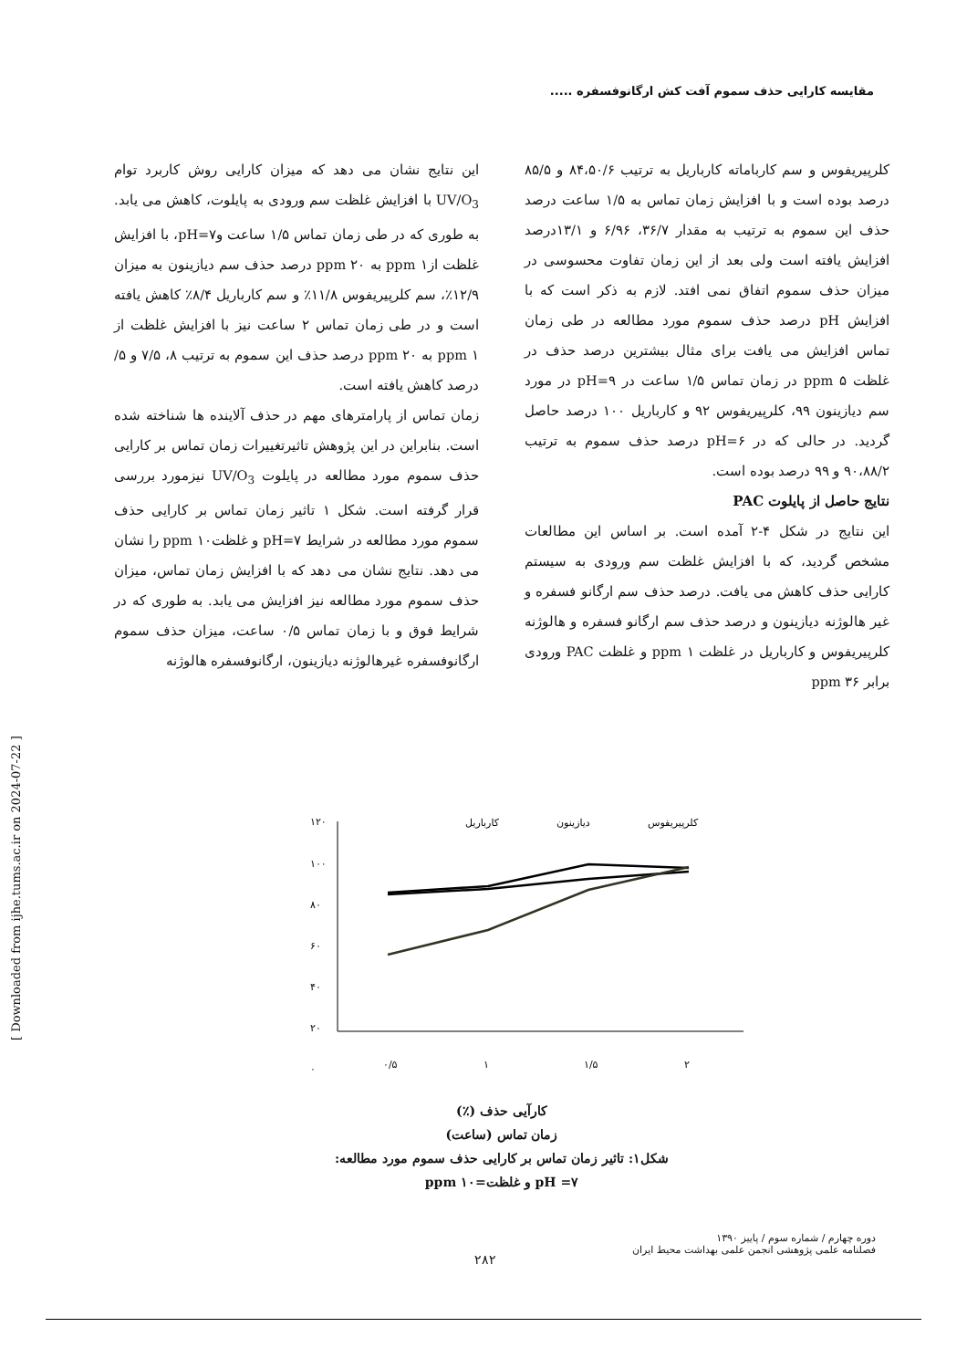مقایسه کارایی حذف سموم آفت کش ارگانوفسفره .....
[ Downloaded from ijhe.tums.ac.ir on 2024-07-22 ]
این نتایج نشان می دهد که میزان کارایی روش کاربرد توام UV/O<sub>3</sub> با افزایش غلظت سم ورودی به پایلوت، کاهش می یابد. به طوری که در طی زمان تماس ۱/۵ ساعت وpH=۷، با افزایش غلظت ازppm ۱ به ppm ۲۰ درصد حذف سم دیازینون به میزان ۱۲/۹٪، سم کلرپیریفوس ۱۱/۸٪ و سم کارباریل ۸/۴٪ کاهش یافته است و در طی زمان تماس ۲ ساعت نیز با افزایش غلظت از ppm ۱ به ppm ۲۰ درصد حذف این سموم به ترتیب ۸، ۷/۵ و ۵/ درصد کاهش یافته است.
زمان تماس از پارامترهای مهم در حذف آلاینده ها شناخته شده است. بنابراین در این پژوهش تاثیرتغییرات زمان تماس بر کارایی حذف سموم مورد مطالعه در پایلوت UV/O<sub>3</sub> نیزمورد بررسی قرار گرفته است. شکل ۱ تاثیر زمان تماس بر کارایی حذف سموم مورد مطالعه در شرایط pH=۷ و غلظتppm ۱۰ را نشان می دهد. نتایج نشان می دهد که با افزایش زمان تماس، میزان حذف سموم مورد مطالعه نیز افزایش می یابد. به طوری که در شرایط فوق و با زمان تماس ۰/۵ ساعت، میزان حذف سموم ارگانوفسفره غیرهالوژنه دیازینون، ارگانوفسفره هالوژنه
کلرپیریفوس و سم کارباماته کارباریل به ترتیب ۸۴،۵۰/۶ و ۸۵/۵ درصد بوده است و با افزایش زمان تماس به ۱/۵ ساعت درصد حذف این سموم به ترتیب به مقدار ۳۶/۷، ۶/۹۶ و ۱۳/۱درصد افزایش یافته است ولی بعد از این زمان تفاوت محسوسی در میزان حذف سموم اتفاق نمی افتد. لازم به ذکر است که با افزایش pH درصد حذف سموم مورد مطالعه در طی زمان تماس افزایش می یافت برای مثال بیشترین درصد حذف در غلظت ppm ۵ در زمان تماس ۱/۵ ساعت در pH=۹ در مورد سم دیازینون ۹۹، کلرپیریفوس ۹۲ و کارباریل ۱۰۰ درصد حاصل گردید. در حالی که در pH=۶ درصد حذف سموم به ترتیب ۹۰،۸۸/۲ و ۹۹ درصد بوده است.
نتایج حاصل از پایلوت PAC
این نتایج در شکل ۴-۲ آمده است. بر اساس این مطالعات مشخص گردید، که با افزایش غلظت سم ورودی به سیستم کارایی حذف کاهش می یافت. درصد حذف سم ارگانو فسفره و غیر هالوژنه دیازینون و درصد حذف سم ارگانو فسفره و هالوژنه کلرپیریفوس و کارباریل در غلظت ppm ۱ و غلظت PAC ورودی برابر ppm ۳۶
۱۲۰
۱۰۰
۸۰
۶۰
۴۰
۲۰
۰
۰/۵
۱
۱/۵
۲
کارباریل
دیازینون
کلرپیریفوس
کارآیی حذف (٪)
زمان تماس (ساعت)
شکل۱: تاثیر زمان تماس بر کارایی حذف سموم مورد مطالعه:
pH =۷ و غلظت=ppm ۱۰
دوره چهارم / شماره سوم / پاییز ۱۳۹۰
فصلنامه علمی پژوهشی انجمن علمی بهداشت محیط ایران
۲۸۲